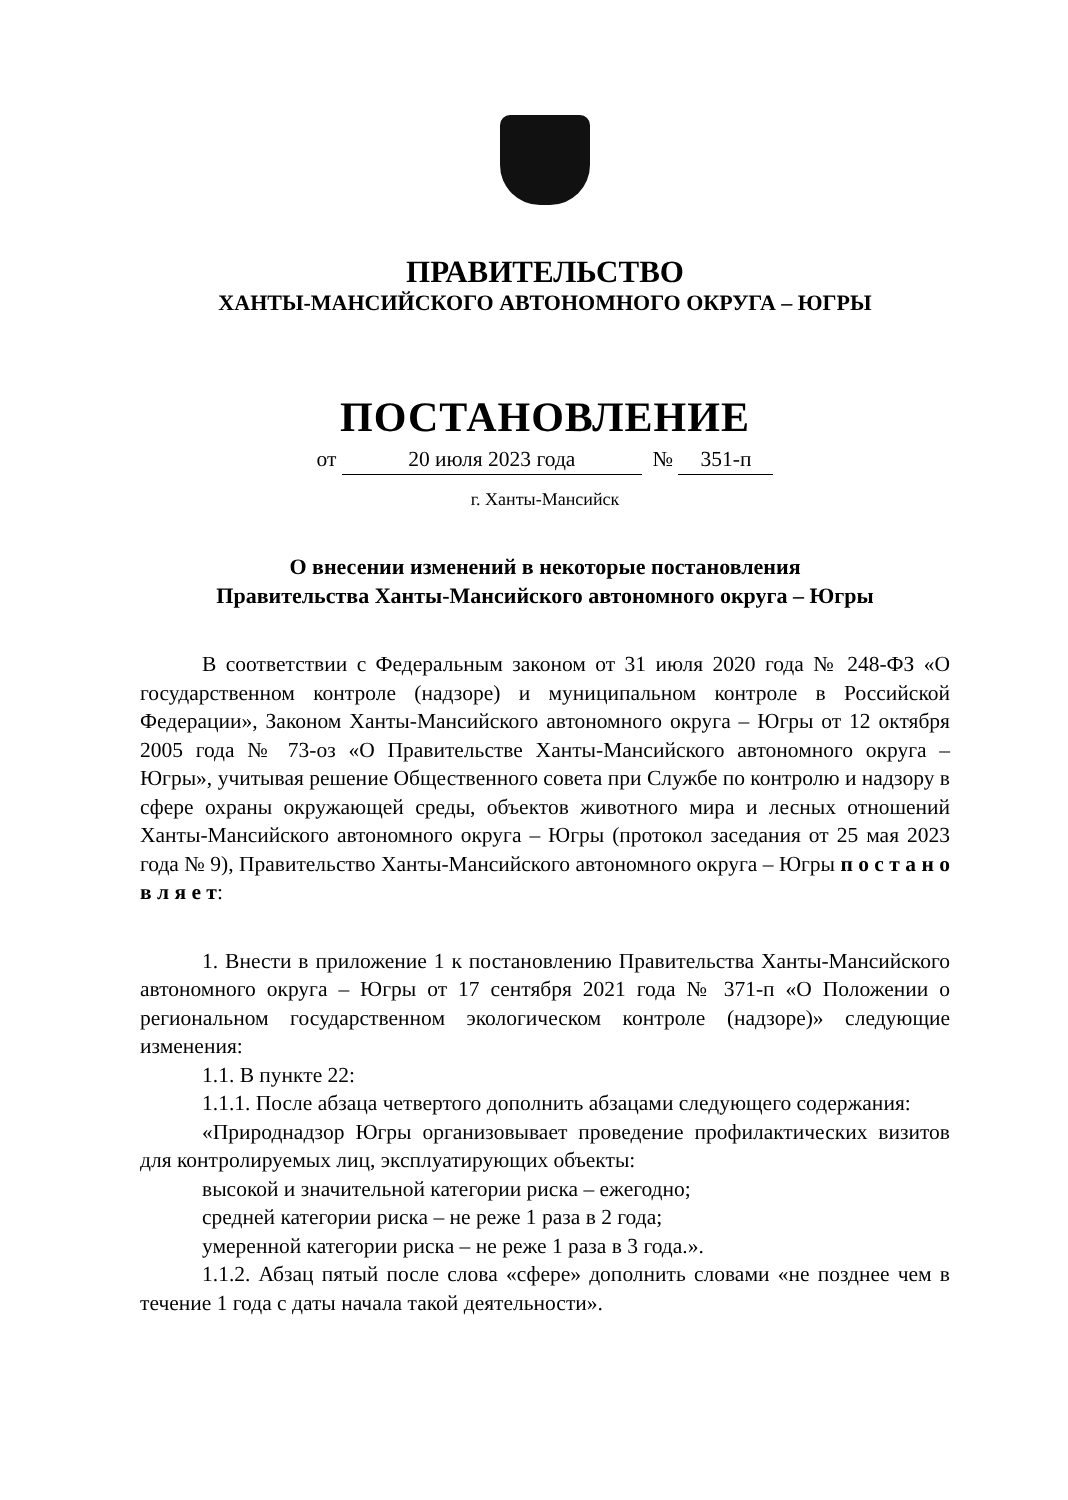ПРАВИТЕЛЬСТВО
ХАНТЫ-МАНСИЙСКОГО АВТОНОМНОГО ОКРУГА – ЮГРЫ
ПОСТАНОВЛЕНИЕ
от 20 июля 2023 года № 351-п
г. Ханты-Мансийск
О внесении изменений в некоторые постановления
Правительства Ханты-Мансийского автономного округа – Югры
В соответствии с Федеральным законом от 31 июля 2020 года № 248-ФЗ «О государственном контроле (надзоре) и муниципальном контроле в Российской Федерации», Законом Ханты-Мансийского автономного округа – Югры от 12 октября 2005 года № 73-оз «О Правительстве Ханты-Мансийского автономного округа – Югры», учитывая решение Общественного совета при Службе по контролю и надзору в сфере охраны окружающей среды, объектов животного мира и лесных отношений Ханты-Мансийского автономного округа – Югры (протокол заседания от 25 мая 2023 года № 9), Правительство Ханты-Мансийского автономного округа – Югры п о с т а н о в л я е т:
1. Внести в приложение 1 к постановлению Правительства Ханты-Мансийского автономного округа – Югры от 17 сентября 2021 года № 371-п «О Положении о региональном государственном экологическом контроле (надзоре)» следующие изменения:
1.1. В пункте 22:
1.1.1. После абзаца четвертого дополнить абзацами следующего содержания:
«Природнадзор Югры организовывает проведение профилактических визитов для контролируемых лиц, эксплуатирующих объекты:
высокой и значительной категории риска – ежегодно;
средней категории риска – не реже 1 раза в 2 года;
умеренной категории риска – не реже 1 раза в 3 года.».
1.1.2. Абзац пятый после слова «сфере» дополнить словами «не позднее чем в течение 1 года с даты начала такой деятельности».